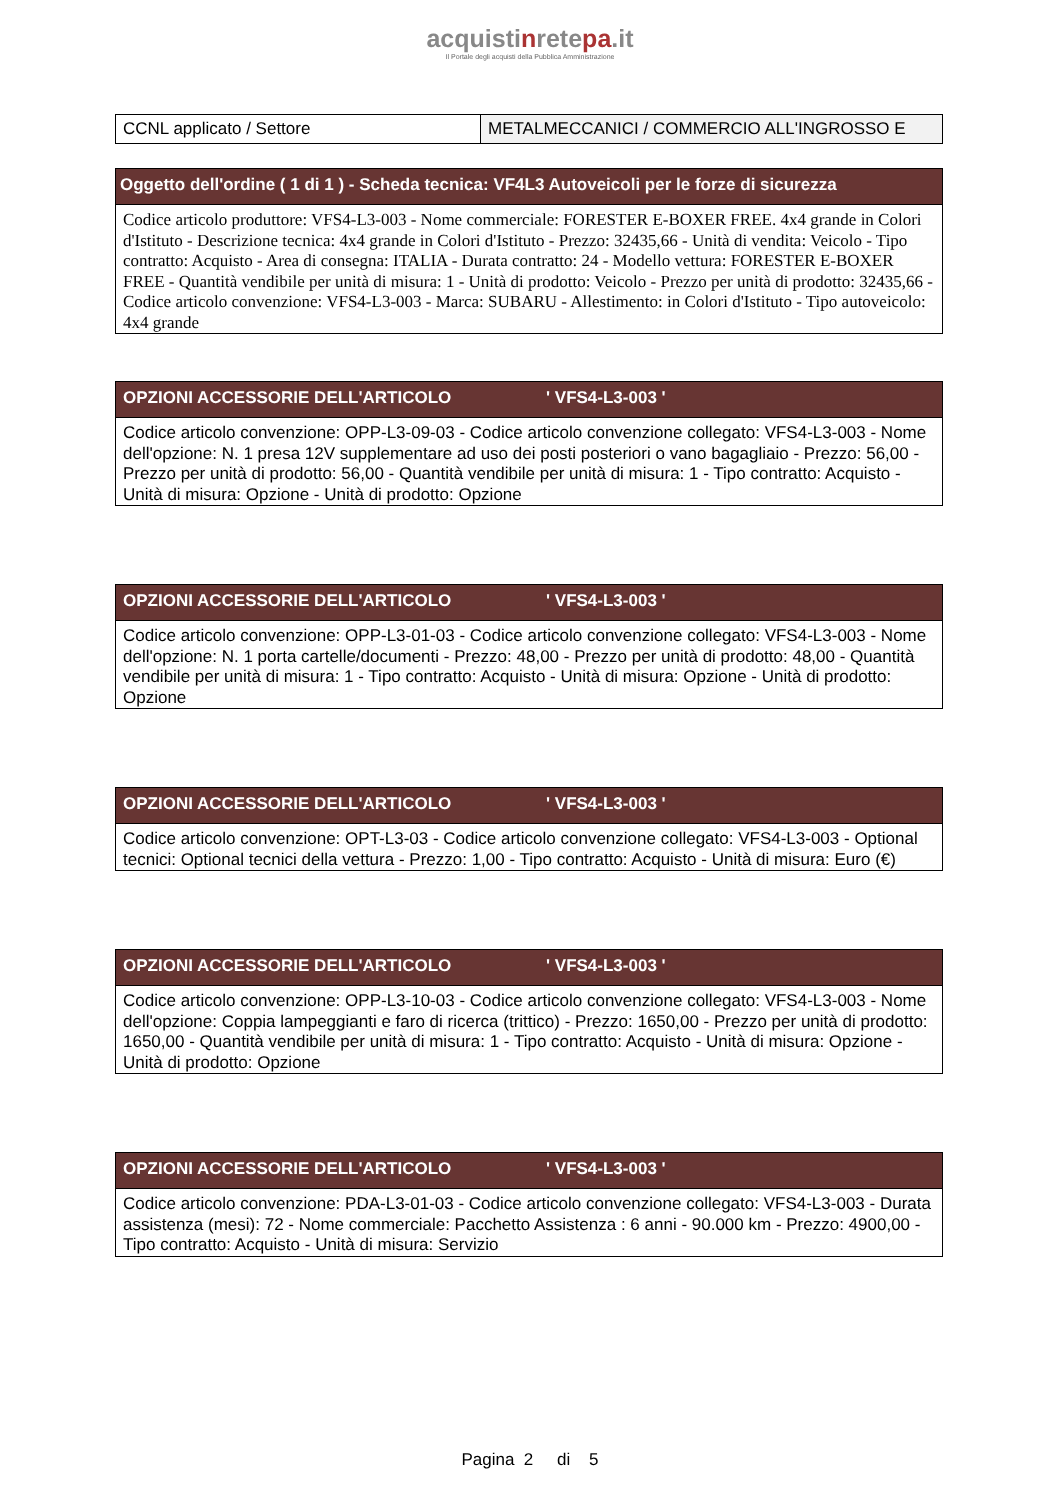acquistinretepa.it
Il Portale degli acquisti della Pubblica Amministrazione
| CCNL applicato / Settore | METALMECCANICI / COMMERCIO ALL'INGROSSO E |
| Oggetto dell'ordine ( 1 di 1 ) - Scheda tecnica: VF4L3 Autoveicoli per le forze di sicurezza |
| --- |
| Codice articolo produttore: VFS4-L3-003 - Nome commerciale: FORESTER E-BOXER FREE. 4x4 grande in Colori d'Istituto - Descrizione tecnica: 4x4 grande in Colori d'Istituto - Prezzo: 32435,66 - Unità di vendita: Veicolo - Tipo contratto: Acquisto - Area di consegna: ITALIA - Durata contratto: 24 - Modello vettura: FORESTER E-BOXER FREE - Quantità vendibile per unità di misura: 1 - Unità di prodotto: Veicolo - Prezzo per unità di prodotto: 32435,66 - Codice articolo convenzione: VFS4-L3-003 - Marca: SUBARU - Allestimento: in Colori d'Istituto - Tipo autoveicolo: 4x4 grande |
| OPZIONI ACCESSORIE DELL'ARTICOLO ' VFS4-L3-003 ' |
| --- |
| Codice articolo convenzione: OPP-L3-09-03 - Codice articolo convenzione collegato: VFS4-L3-003 - Nome dell'opzione: N. 1 presa 12V supplementare ad uso dei posti posteriori o vano bagagliaio - Prezzo: 56,00 - Prezzo per unità di prodotto: 56,00 - Quantità vendibile per unità di misura: 1 - Tipo contratto: Acquisto - Unità di misura: Opzione - Unità di prodotto: Opzione |
| OPZIONI ACCESSORIE DELL'ARTICOLO ' VFS4-L3-003 ' |
| --- |
| Codice articolo convenzione: OPP-L3-01-03 - Codice articolo convenzione collegato: VFS4-L3-003 - Nome dell'opzione: N. 1 porta cartelle/documenti - Prezzo: 48,00 - Prezzo per unità di prodotto: 48,00 - Quantità vendibile per unità di misura: 1 - Tipo contratto: Acquisto - Unità di misura: Opzione - Unità di prodotto: Opzione |
| OPZIONI ACCESSORIE DELL'ARTICOLO ' VFS4-L3-003 ' |
| --- |
| Codice articolo convenzione: OPT-L3-03 - Codice articolo convenzione collegato: VFS4-L3-003 - Optional tecnici: Optional tecnici della vettura - Prezzo: 1,00 - Tipo contratto: Acquisto - Unità di misura: Euro (€) |
| OPZIONI ACCESSORIE DELL'ARTICOLO ' VFS4-L3-003 ' |
| --- |
| Codice articolo convenzione: OPP-L3-10-03 - Codice articolo convenzione collegato: VFS4-L3-003 - Nome dell'opzione: Coppia lampeggianti e faro di ricerca (trittico) - Prezzo: 1650,00 - Prezzo per unità di prodotto: 1650,00 - Quantità vendibile per unità di misura: 1 - Tipo contratto: Acquisto - Unità di misura: Opzione - Unità di prodotto: Opzione |
| OPZIONI ACCESSORIE DELL'ARTICOLO ' VFS4-L3-003 ' |
| --- |
| Codice articolo convenzione: PDA-L3-01-03 - Codice articolo convenzione collegato: VFS4-L3-003 - Durata assistenza (mesi): 72 - Nome commerciale: Pacchetto Assistenza : 6 anni - 90.000 km - Prezzo: 4900,00 - Tipo contratto: Acquisto - Unità di misura: Servizio |
Pagina 2 di 5